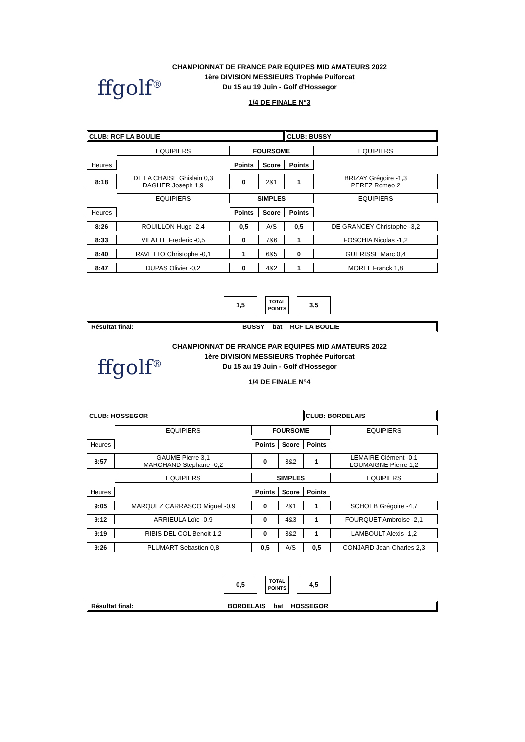ffgolf<sup>®</sup>
CHAMPIONNAT DE FRANCE PAR EQUIPES MID AMATEURS 2022
1ère DIVISION MESSIEURS Trophée Puiforcat
Du 15 au 19 Juin - Golf d'Hossegor
1/4 DE FINALE N°3
| CLUB: RCF LA BOULIE | | | | CLUB: BUSSY | | |
| | EQUIPIERS | FOURSOME | | | | EQUIPIERS |
| Heures | | Points | Score | Points | | |
| 8:18 | DE LA CHAISE Ghislain 0,3 DAGHER Joseph 1,9 | 0 | 2&1 | 1 | | BRIZAY Grégoire -1,3 PEREZ Romeo 2 |
| | EQUIPIERS | SIMPLES | | | | EQUIPIERS |
| Heures | | Points | Score | Points | | |
| 8:26 | ROUILLON Hugo -2,4 | 0,5 | A/S | 0,5 | | DE GRANCEY Christophe -3,2 |
| 8:33 | VILATTE Frederic -0,5 | 0 | 7&6 | 1 | | FOSCHIA Nicolas -1,2 |
| 8:40 | RAVETTO Christophe -0,1 | 1 | 6&5 | 0 | | GUERISSE Marc 0,4 |
| 8:47 | DUPAS Olivier -0,2 | 0 | 4&2 | 1 | | MOREL Franck 1,8 |
1,5
TOTAL POINTS
3,5
Résultat final: BUSSY bat RCF LA BOULIE
ffgolf<sup>®</sup>
CHAMPIONNAT DE FRANCE PAR EQUIPES MID AMATEURS 2022
1ère DIVISION MESSIEURS Trophée Puiforcat
Du 15 au 19 Juin - Golf d'Hossegor
1/4 DE FINALE N°4
| CLUB: HOSSEGOR | | | | CLUB: BORDELAIS | | |
| | EQUIPIERS | FOURSOME | | | | EQUIPIERS |
| Heures | | Points | Score | Points | | |
| 8:57 | GAUME Pierre 3,1 MARCHAND Stephane -0,2 | 0 | 3&2 | 1 | | LEMAIRE Clément -0,1 LOUMAIGNE Pierre 1,2 |
| | EQUIPIERS | SIMPLES | | | | EQUIPIERS |
| Heures | | Points | Score | Points | | |
| 9:05 | MARQUEZ CARRASCO Miguel -0,9 | 0 | 2&1 | 1 | | SCHOEB Grégoire -4,7 |
| 9:12 | ARRIEULA Loïc -0,9 | 0 | 4&3 | 1 | | FOURQUET Ambroise -2,1 |
| 9:19 | RIBIS DEL COL Benoit 1,2 | 0 | 3&2 | 1 | | LAMBOULT Alexis -1,2 |
| 9:26 | PLUMART Sebastien 0,8 | 0,5 | A/S | 0,5 | | CONJARD Jean-Charles 2,3 |
0,5
TOTAL POINTS
4,5
Résultat final: BORDELAIS bat HOSSEGOR